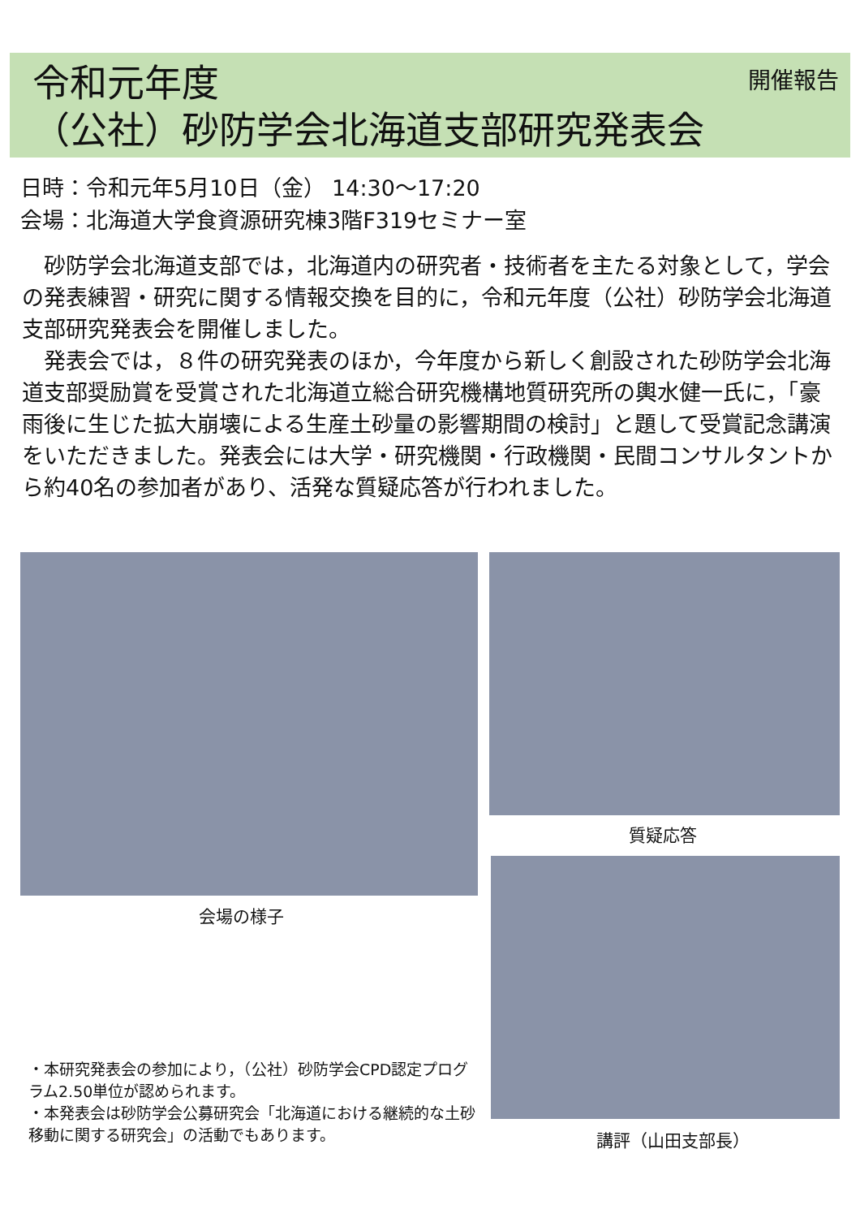開催報告
令和元年度
（公社）砂防学会北海道支部研究発表会
日時：令和元年5月10日（金） 14:30～17:20
会場：北海道大学食資源研究棟3階F319セミナー室
　砂防学会北海道支部では，北海道内の研究者・技術者を主たる対象として，学会の発表練習・研究に関する情報交換を目的に，令和元年度（公社）砂防学会北海道支部研究発表会を開催しました。
　発表会では，８件の研究発表のほか，今年度から新しく創設された砂防学会北海道支部奨励賞を受賞された北海道立総合研究機構地質研究所の輿水健一氏に，「豪雨後に生じた拡大崩壊による生産土砂量の影響期間の検討」と題して受賞記念講演をいただきました。発表会には大学・研究機関・行政機関・民間コンサルタントから約40名の参加者があり、活発な質疑応答が行われました。
会場の様子
質疑応答
講評（山田支部長）
・本研究発表会の参加により，（公社）砂防学会CPD認定プログラム2.50単位が認められます。
・本発表会は砂防学会公募研究会「北海道における継続的な土砂移動に関する研究会」の活動でもあります。